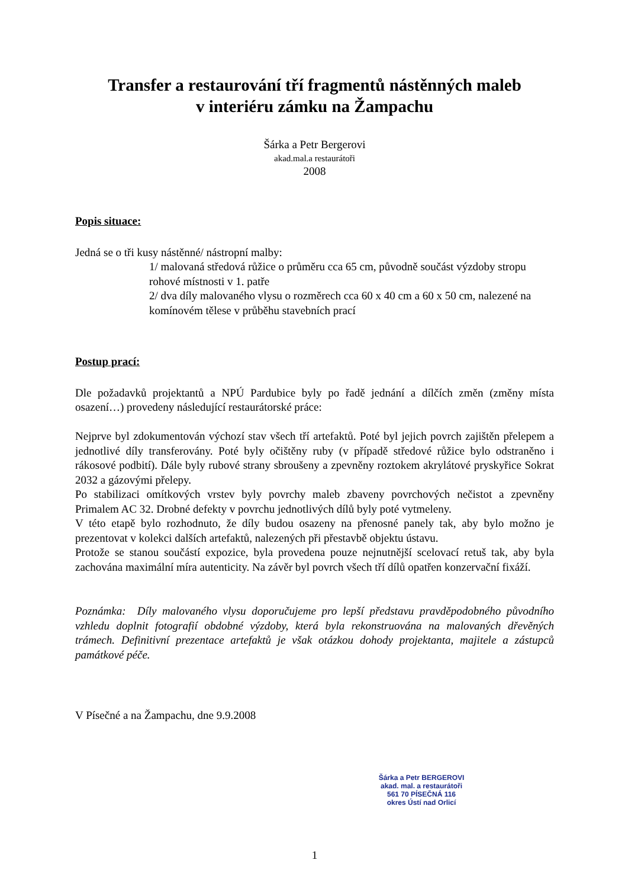Transfer a restaurování tří fragmentů nástěnných maleb
v interiéru zámku na Žampachu
Šárka a Petr Bergerovi
akad.mal.a restaurátoři
2008
Popis situace:
Jedná se o tři kusy nástěnné/ nástropní malby:
1/ malovaná středová růžice o průměru cca 65 cm, původně součást výzdoby stropu rohové místnosti v 1. patře
2/ dva díly malovaného vlysu o rozměrech cca 60 x 40 cm a 60 x 50 cm, nalezené na komínovém tělese v průběhu stavebních prací
Postup prací:
Dle požadavků projektantů a NPÚ Pardubice byly po řadě jednání a dílčích změn (změny místa osazení…) provedeny následující restaurátorské práce:
Nejprve byl zdokumentován výchozí stav všech tří artefaktů. Poté byl jejich povrch zajištěn přelepem a jednotlivé díly transferovány. Poté byly očištěny ruby (v případě středové růžice bylo odstraněno i rákosové podbití). Dále byly rubové strany sbroušeny a zpevněny roztokem akrylátové pryskyřice Sokrat 2032 a gázovými přelepy.
Po stabilizaci omítkových vrstev byly povrchy maleb zbaveny povrchových nečistot a zpevněny Primalem AC 32. Drobné defekty v povrchu jednotlivých dílů byly poté vytmeleny.
V této etapě bylo rozhodnuto, že díly budou osazeny na přenosné panely tak, aby bylo možno je prezentovat v kolekci dalších artefaktů, nalezených při přestavbě objektu ústavu.
Protože se stanou součástí expozice, byla provedena pouze nejnutnější scelovací retuš tak, aby byla zachována maximální míra autenticity. Na závěr byl povrch všech tří dílů opatřen konzervační fixáží.
Poznámka: Díly malovaného vlysu doporučujeme pro lepší představu pravděpodobného původního vzhledu doplnit fotografií obdobné výzdoby, která byla rekonstruována na malovaných dřevěných trámech. Definitivní prezentace artefaktů je však otázkou dohody projektanta, majitele a zástupců památkové péče.
V Písečné a na Žampachu, dne 9.9.2008
Šárka a Petr BERGEROVI
akad. mal. a restaurátoři
561 70 PÍSEČNÁ 116
okres Ústí nad Orlicí
1